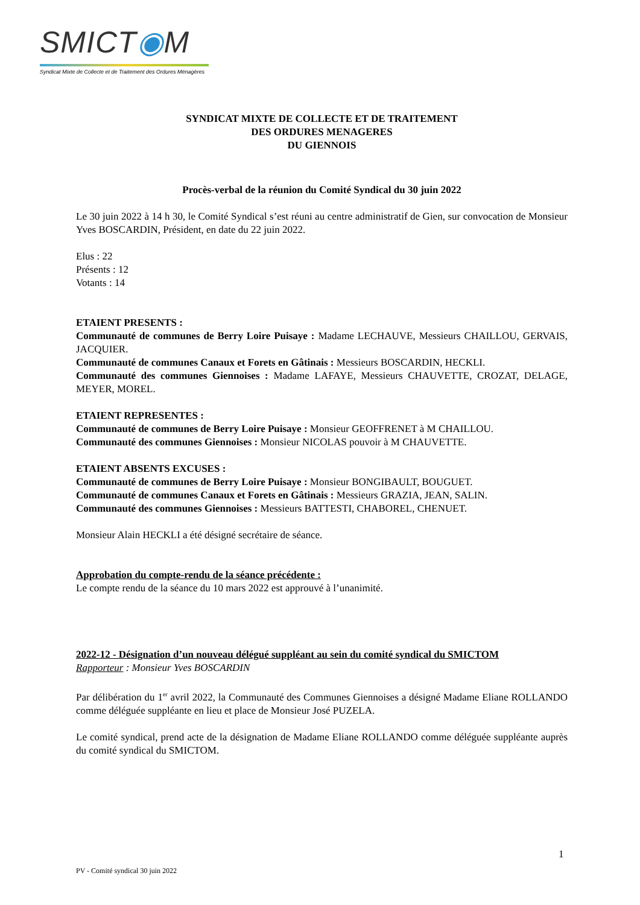SMICT◉M
Syndicat Mixte de Collecte et de Traitement des Ordures Ménagères
SYNDICAT MIXTE DE COLLECTE ET DE TRAITEMENT
DES ORDURES MENAGERES
DU GIENNOIS
Procès-verbal de la réunion du Comité Syndical du 30 juin 2022
Le 30 juin 2022 à 14 h 30, le Comité Syndical s’est réuni au centre administratif de Gien, sur convocation de Monsieur Yves BOSCARDIN, Président, en date du 22 juin 2022.
Elus : 22
Présents : 12
Votants : 14
ETAIENT PRESENTS :
Communauté de communes de Berry Loire Puisaye : Madame LECHAUVE, Messieurs CHAILLOU, GERVAIS, JACQUIER.
Communauté de communes Canaux et Forets en Gâtinais : Messieurs BOSCARDIN, HECKLI.
Communauté des communes Giennoises : Madame LAFAYE, Messieurs CHAUVETTE, CROZAT, DELAGE, MEYER, MOREL.
ETAIENT REPRESENTES :
Communauté de communes de Berry Loire Puisaye : Monsieur GEOFFRENET à M CHAILLOU.
Communauté des communes Giennoises : Monsieur NICOLAS pouvoir à M CHAUVETTE.
ETAIENT ABSENTS EXCUSES :
Communauté de communes de Berry Loire Puisaye : Monsieur BONGIBAULT, BOUGUET.
Communauté de communes Canaux et Forets en Gâtinais : Messieurs GRAZIA, JEAN, SALIN.
Communauté des communes Giennoises : Messieurs BATTESTI, CHABOREL, CHENUET.
Monsieur Alain HECKLI a été désigné secrétaire de séance.
Approbation du compte-rendu de la séance précédente :
Le compte rendu de la séance du 10 mars 2022 est approuvé à l’unanimité.
2022-12 - Désignation d’un nouveau délégué suppléant au sein du comité syndical du SMICTOM
Rapporteur : Monsieur Yves BOSCARDIN
Par délibération du 1<sup>er</sup> avril 2022, la Communauté des Communes Giennoises a désigné Madame Eliane ROLLANDO comme déléguée suppléante en lieu et place de Monsieur José PUZELA.
Le comité syndical, prend acte de la désignation de Madame Eliane ROLLANDO comme déléguée suppléante auprès du comité syndical du SMICTOM.
1
PV - Comité syndical 30 juin 2022